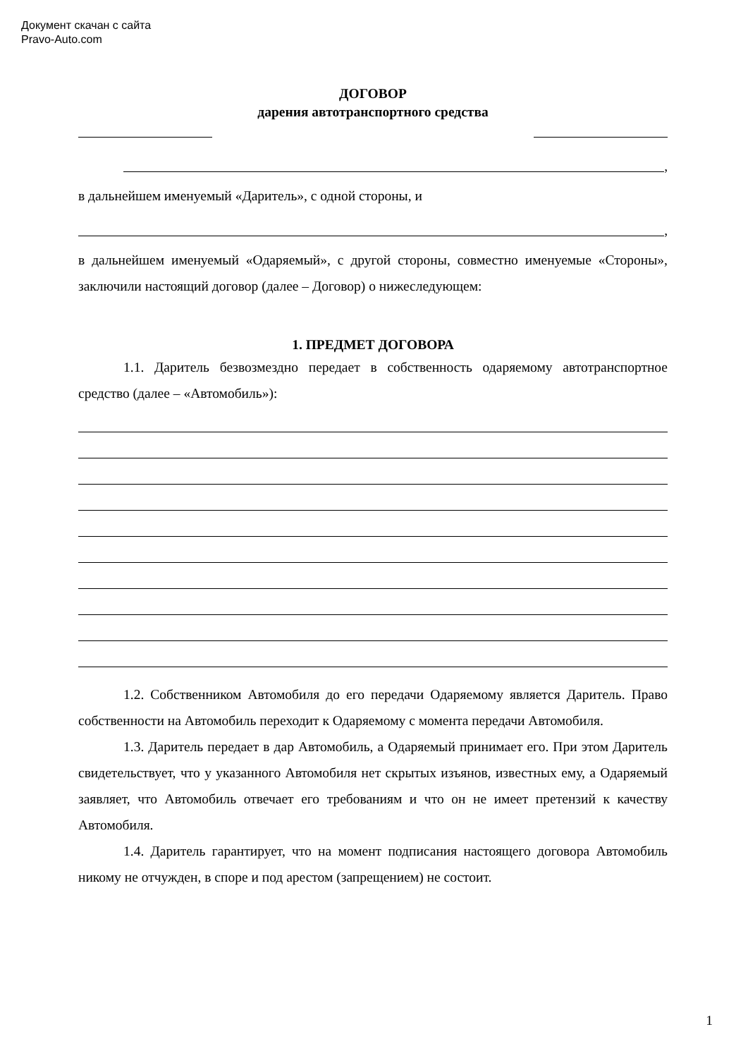Документ скачан с сайта
Pravo-Auto.com
ДОГОВОР
дарения автотранспортного средства
,
в дальнейшем именуемый «Даритель», с одной стороны, и
,
в дальнейшем именуемый «Одаряемый», с другой стороны, совместно именуемые «Стороны», заключили настоящий договор (далее – Договор) о нижеследующем:
1. ПРЕДМЕТ ДОГОВОРА
1.1. Даритель безвозмездно передает в собственность одаряемому автотранспортное средство (далее – «Автомобиль»):
1.2. Собственником Автомобиля до его передачи Одаряемому является Даритель. Право собственности на Автомобиль переходит к Одаряемому с момента передачи Автомобиля.
1.3. Даритель передает в дар Автомобиль, а Одаряемый принимает его. При этом Даритель свидетельствует, что у указанного Автомобиля нет скрытых изъянов, известных ему, а Одаряемый заявляет, что Автомобиль отвечает его требованиям и что он не имеет претензий к качеству Автомобиля.
1.4. Даритель гарантирует, что на момент подписания настоящего договора Автомобиль никому не отчужден, в споре и под арестом (запрещением) не состоит.
1